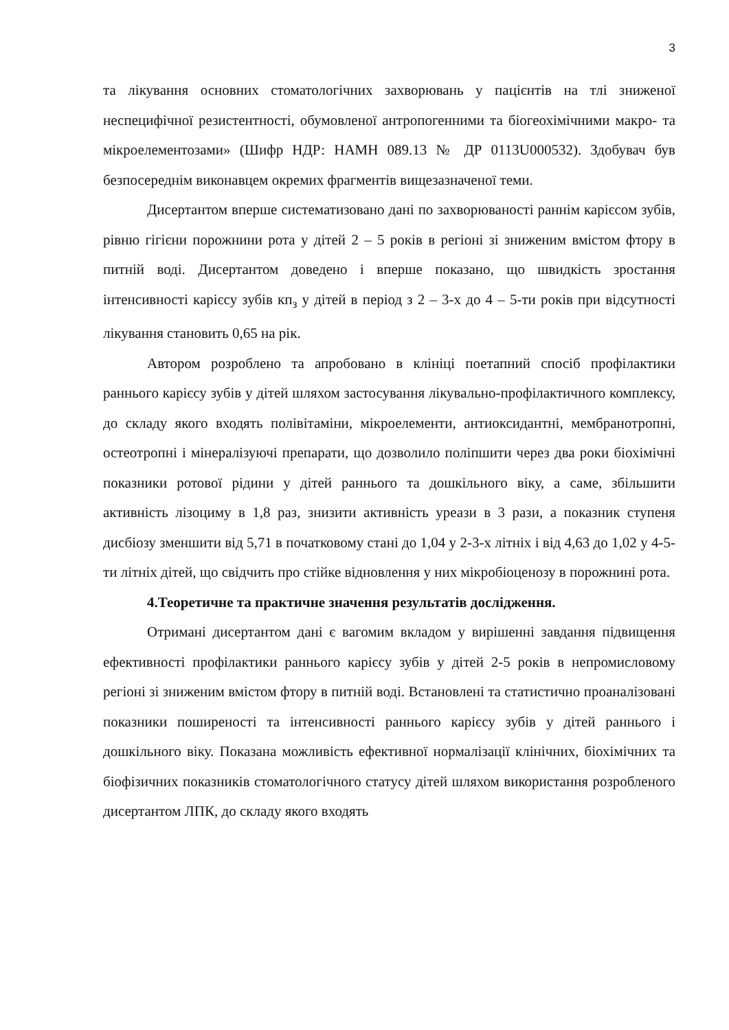3
та лікування основних стоматологічних захворювань у пацієнтів на тлі зниженої неспецифічної резистентності, обумовленої антропогенними та біогеохімічними макро- та мікроелементозами» (Шифр НДР: НАМН 089.13 № ДР 0113U000532). Здобувач був безпосереднім виконавцем окремих фрагментів вищезазначеної теми.
Дисертантом вперше систематизовано дані по захворюваності раннім карієсом зубів, рівню гігієни порожнини рота у дітей 2 – 5 років в регіоні зі зниженим вмістом фтору в питній воді. Дисертантом доведено і вперше показано, що швидкість зростання інтенсивності карієсу зубів кп<sub>з</sub> у дітей в період з 2 – 3-х до 4 – 5-ти років при відсутності лікування становить 0,65 на рік.
Автором розроблено та апробовано в клініці поетапний спосіб профілактики раннього карієсу зубів у дітей шляхом застосування лікувально-профілактичного комплексу, до складу якого входять полівітаміни, мікроелементи, антиоксидантні, мембранотропні, остеотропні і мінералізуючі препарати, що дозволило поліпшити через два роки біохімічні показники ротової рідини у дітей раннього та дошкільного віку, а саме, збільшити активність лізоциму в 1,8 раз, знизити активність уреази в 3 рази, а показник ступеня дисбіозу зменшити від 5,71 в початковому стані до 1,04 у 2-3-х літніх і від 4,63 до 1,02 у 4-5-ти літніх дітей, що свідчить про стійке відновлення у них мікробіоценозу в порожнині рота.
4.Теоретичне та практичне значення результатів дослідження.
Отримані дисертантом дані є вагомим вкладом у вирішенні завдання підвищення ефективності профілактики раннього карієсу зубів у дітей 2-5 років в непромисловому регіоні зі зниженим вмістом фтору в питній воді. Встановлені та статистично проаналізовані показники поширеності та інтенсивності раннього карієсу зубів у дітей раннього і дошкільного віку. Показана можливість ефективної нормалізації клінічних, біохімічних та біофізичних показників стоматологічного статусу дітей шляхом використання розробленого дисертантом ЛПК, до складу якого входять